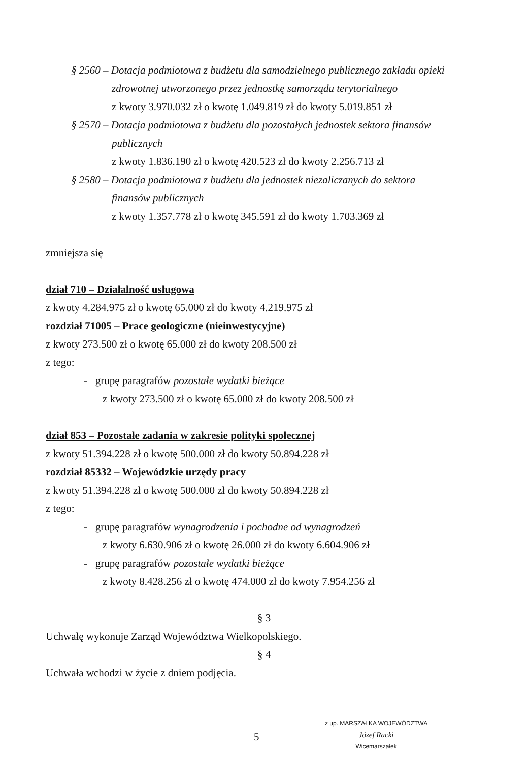§ 2560 – Dotacja podmiotowa z budżetu dla samodzielnego publicznego zakładu opieki
zdrowotnej utworzonego przez jednostkę samorządu terytorialnego
z kwoty 3.970.032 zł o kwotę 1.049.819 zł do kwoty 5.019.851 zł
§ 2570 – Dotacja podmiotowa z budżetu dla pozostałych jednostek sektora finansów
publicznych
z kwoty 1.836.190 zł o kwotę 420.523 zł do kwoty 2.256.713 zł
§ 2580 – Dotacja podmiotowa z budżetu dla jednostek niezaliczanych do sektora
finansów publicznych
z kwoty 1.357.778 zł o kwotę 345.591 zł do kwoty 1.703.369 zł
zmniejsza się
dział 710 – Działalność usługowa
z kwoty 4.284.975 zł o kwotę 65.000 zł do kwoty 4.219.975 zł
rozdział 71005 – Prace geologiczne (nieinwestycyjne)
z kwoty 273.500 zł o kwotę 65.000 zł do kwoty 208.500 zł
z tego:
- grupę paragrafów pozostałe wydatki bieżące
z kwoty 273.500 zł o kwotę 65.000 zł do kwoty 208.500 zł
dział 853 – Pozostałe zadania w zakresie polityki społecznej
z kwoty 51.394.228 zł o kwotę 500.000 zł do kwoty 50.894.228 zł
rozdział 85332 – Wojewódzkie urzędy pracy
z kwoty 51.394.228 zł o kwotę 500.000 zł do kwoty 50.894.228 zł
z tego:
- grupę paragrafów wynagrodzenia i pochodne od wynagrodzeń
z kwoty 6.630.906 zł o kwotę 26.000 zł do kwoty 6.604.906 zł
- grupę paragrafów pozostałe wydatki bieżące
z kwoty 8.428.256 zł o kwotę 474.000 zł do kwoty 7.954.256 zł
§ 3
Uchwałę wykonuje Zarząd Województwa Wielkopolskiego.
§ 4
Uchwała wchodzi w życie z dniem podjęcia.
z up. MARSZAŁKA WOJEWÓDZTWA
Józef Racki
Wicemarszałek
5